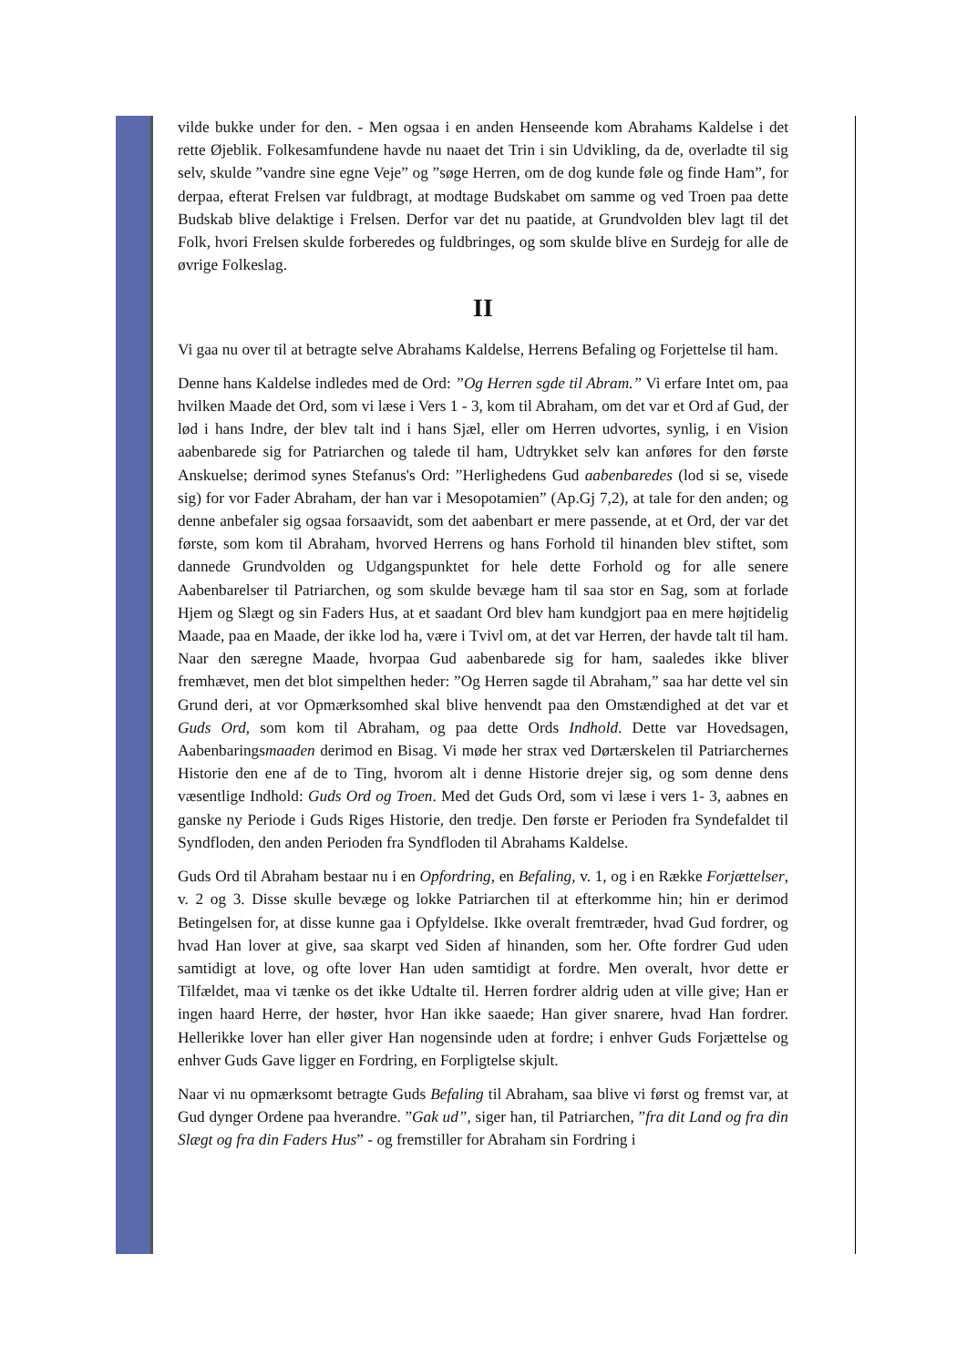vilde bukke under for den. - Men ogsaa i en anden Henseende kom Abrahams Kaldelse i det rette Øjeblik. Folkesamfundene havde nu naaet det Trin i sin Udvikling, da de, overladte til sig selv, skulde ”vandre sine egne Veje” og ”søge Herren, om de dog kunde føle og finde Ham”, for derpaa, efterat Frelsen var fuldbragt, at modtage Budskabet om samme og ved Troen paa dette Budskab blive delaktige i Frelsen. Derfor var det nu paatide, at Grundvolden blev lagt til det Folk, hvori Frelsen skulde forberedes og fuldbringes, og som skulde blive en Surdejg for alle de øvrige Folkeslag.
II
Vi gaa nu over til at betragte selve Abrahams Kaldelse, Herrens Befaling og Forjettelse til ham.
Denne hans Kaldelse indledes med de Ord: ”Og Herren sgde til Abram.” Vi erfare Intet om, paa hvilken Maade det Ord, som vi læse i Vers 1 - 3, kom til Abraham, om det var et Ord af Gud, der lød i hans Indre, der blev talt ind i hans Sjæl, eller om Herren udvortes, synlig, i en Vision aabenbarede sig for Patriarchen og talede til ham, Udtrykket selv kan anføres for den første Anskuelse; derimod synes Stefanus's Ord: ”Herlighedens Gud aabenbaredes (lod si se, visede sig) for vor Fader Abraham, der han var i Mesopotamien” (Ap.Gj 7,2), at tale for den anden; og denne anbefaler sig ogsaa forsaavidt, som det aabenbart er mere passende, at et Ord, der var det første, som kom til Abraham, hvorved Herrens og hans Forhold til hinanden blev stiftet, som dannede Grundvolden og Udgangspunktet for hele dette Forhold og for alle senere Aabenbarelser til Patriarchen, og som skulde bevæge ham til saa stor en Sag, som at forlade Hjem og Slægt og sin Faders Hus, at et saadant Ord blev ham kundgjort paa en mere højtidelig Maade, paa en Maade, der ikke lod ha, være i Tvivl om, at det var Herren, der havde talt til ham. Naar den særegne Maade, hvorpaa Gud aabenbarede sig for ham, saaledes ikke bliver fremhævet, men det blot simpelthen heder: ”Og Herren sagde til Abraham,” saa har dette vel sin Grund deri, at vor Opmærksomhed skal blive henvendt paa den Omstændighed at det var et Guds Ord, som kom til Abraham, og paa dette Ords Indhold. Dette var Hovedsagen, Aabenbaringsmaaden derimod en Bisag. Vi møde her strax ved Dørtærskelen til Patriarchernes Historie den ene af de to Ting, hvorom alt i denne Historie drejer sig, og som denne dens væsentlige Indhold: Guds Ord og Troen. Med det Guds Ord, som vi læse i vers 1- 3, aabnes en ganske ny Periode i Guds Riges Historie, den tredje. Den første er Perioden fra Syndefaldet til Syndfloden, den anden Perioden fra Syndfloden til Abrahams Kaldelse.
Guds Ord til Abraham bestaar nu i en Opfordring, en Befaling, v. 1, og i en Række Forjættelser, v. 2 og 3. Disse skulle bevæge og lokke Patriarchen til at efterkomme hin; hin er derimod Betingelsen for, at disse kunne gaa i Opfyldelse. Ikke overalt fremtræder, hvad Gud fordrer, og hvad Han lover at give, saa skarpt ved Siden af hinanden, som her. Ofte fordrer Gud uden samtidigt at love, og ofte lover Han uden samtidigt at fordre. Men overalt, hvor dette er Tilfældet, maa vi tænke os det ikke Udtalte til. Herren fordrer aldrig uden at ville give; Han er ingen haard Herre, der høster, hvor Han ikke saaede; Han giver snarere, hvad Han fordrer. Hellerikke lover han eller giver Han nogensinde uden at fordre; i enhver Guds Forjættelse og enhver Guds Gave ligger en Fordring, en Forpligtelse skjult.
Naar vi nu opmærksomt betragte Guds Befaling til Abraham, saa blive vi først og fremst var, at Gud dynger Ordene paa hverandre. ”Gak ud”, siger han, til Patriarchen, ”fra dit Land og fra din Slægt og fra din Faders Hus” - og fremstiller for Abraham sin Fordring i